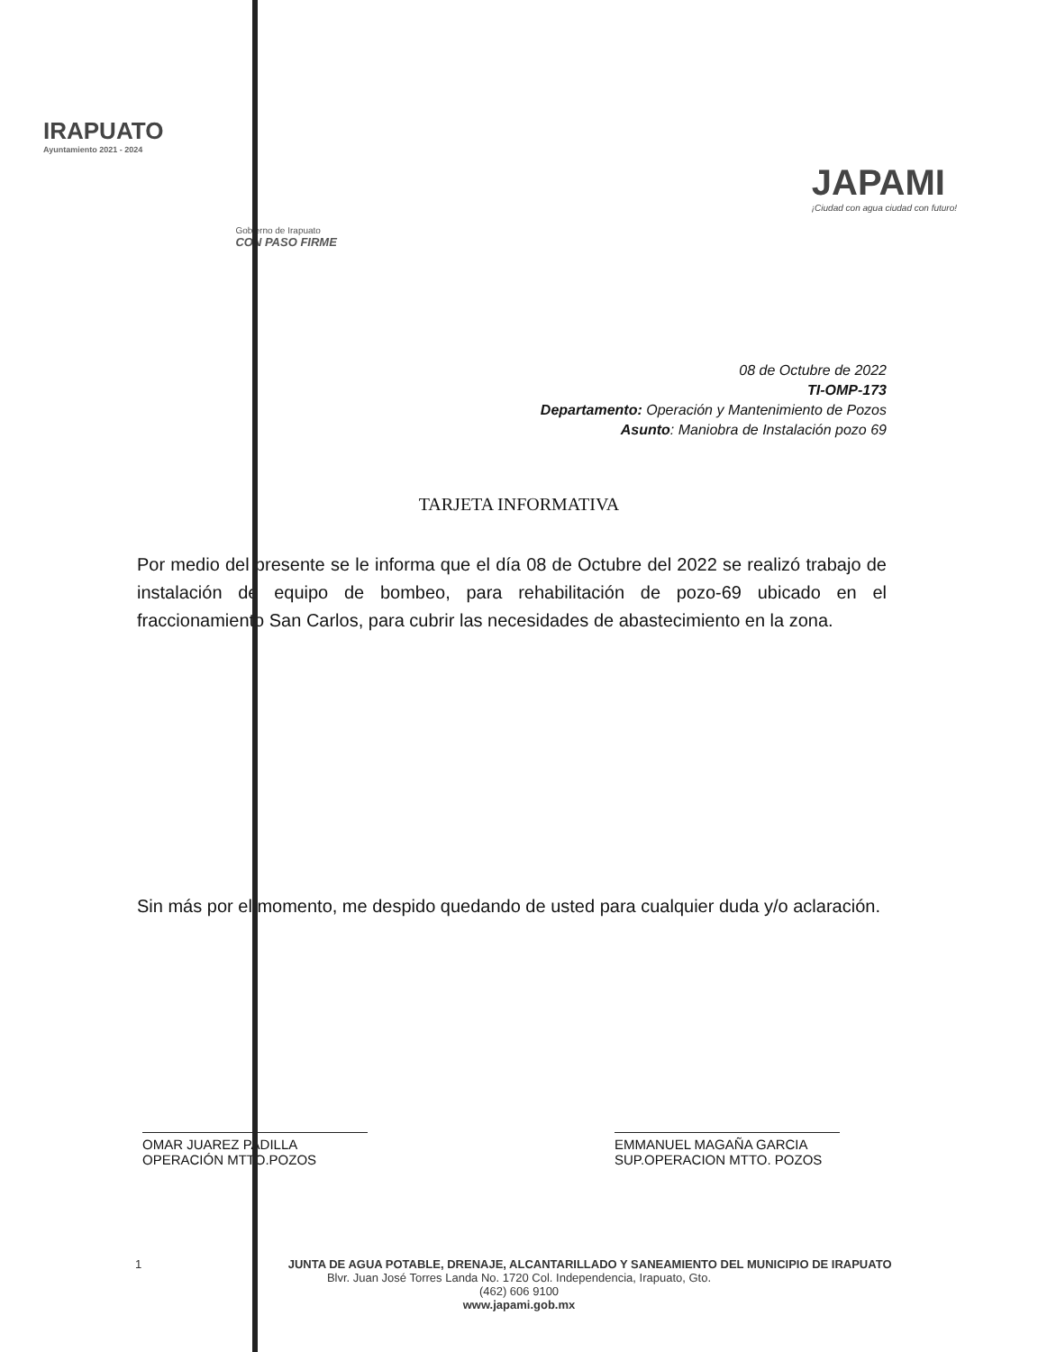IRAPUATO
Ayuntamiento 2021 - 2024
Gobierno de Irapuato
CON PASO FIRME
JAPAMI
¡Ciudad con agua ciudad con futuro!
08 de Octubre de 2022
TI-OMP-173
Departamento: Operación y Mantenimiento de Pozos
Asunto: Maniobra de Instalación pozo 69
TARJETA INFORMATIVA
Por medio del presente se le informa que el día 08 de Octubre del 2022 se realizó trabajo de instalación de equipo de bombeo, para rehabilitación de pozo-69 ubicado en el fraccionamiento San Carlos, para cubrir las necesidades de abastecimiento en la zona.
Sin más por el momento, me despido quedando de usted para cualquier duda y/o aclaración.
OMAR JUAREZ PADILLA
OPERACIÓN MTTO.POZOS
EMMANUEL MAGAÑA GARCIA
SUP.OPERACION MTTO. POZOS
1 JUNTA DE AGUA POTABLE, DRENAJE, ALCANTARILLADO Y SANEAMIENTO DEL MUNICIPIO DE IRAPUATO
Blvr. Juan José Torres Landa No. 1720 Col. Independencia, Irapuato, Gto.
(462) 606 9100
www.japami.gob.mx